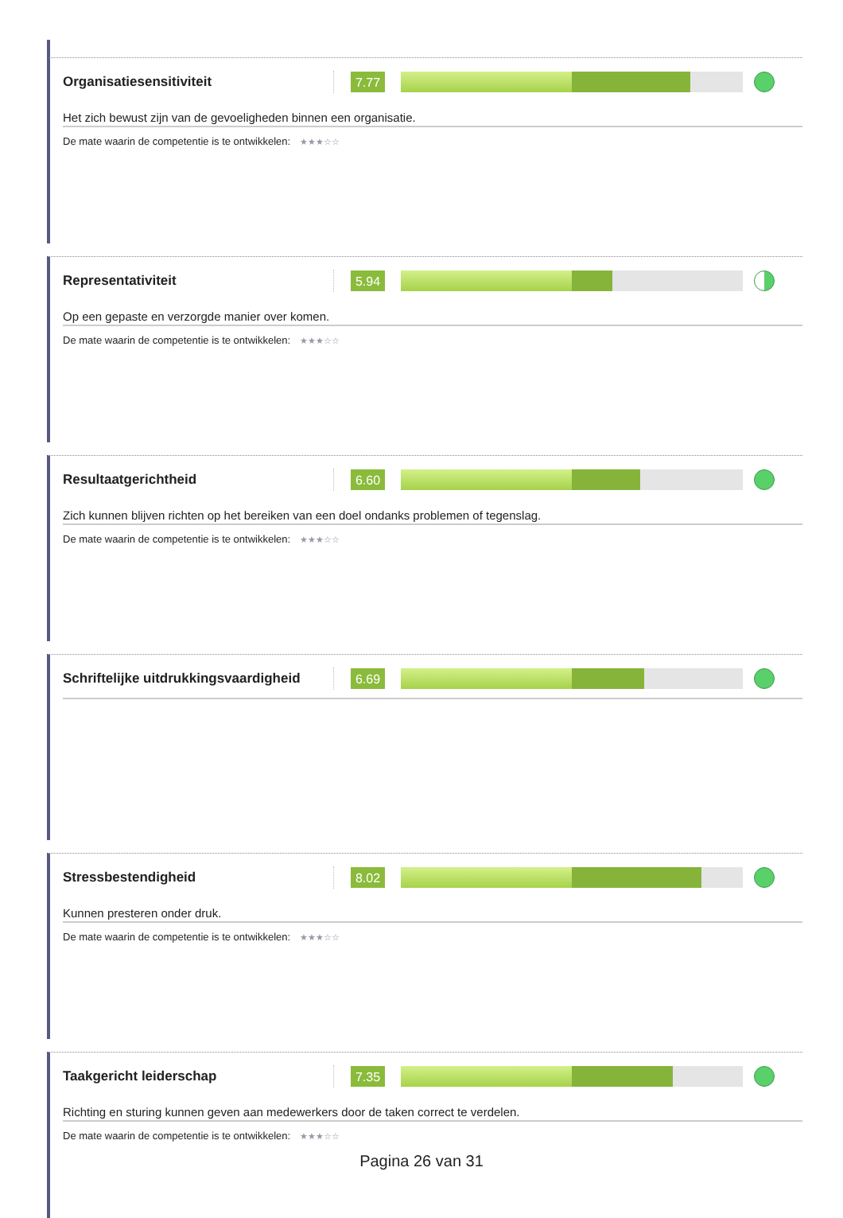Organisatiesensitiviteit
7.77
Het zich bewust zijn van de gevoeligheden binnen een organisatie.
De mate waarin de competentie is te ontwikkelen: ★★★☆☆
Representativiteit
5.94
Op een gepaste en verzorgde manier over komen.
De mate waarin de competentie is te ontwikkelen: ★★★☆☆
Resultaatgerichtheid
6.60
Zich kunnen blijven richten op het bereiken van een doel ondanks problemen of tegenslag.
De mate waarin de competentie is te ontwikkelen: ★★★☆☆
Schriftelijke uitdrukkingsvaardigheid
6.69
Stressbestendigheid
8.02
Kunnen presteren onder druk.
De mate waarin de competentie is te ontwikkelen: ★★★☆☆
Taakgericht leiderschap
7.35
Richting en sturing kunnen geven aan medewerkers door de taken correct te verdelen.
De mate waarin de competentie is te ontwikkelen: ★★★☆☆
Pagina 26 van 31